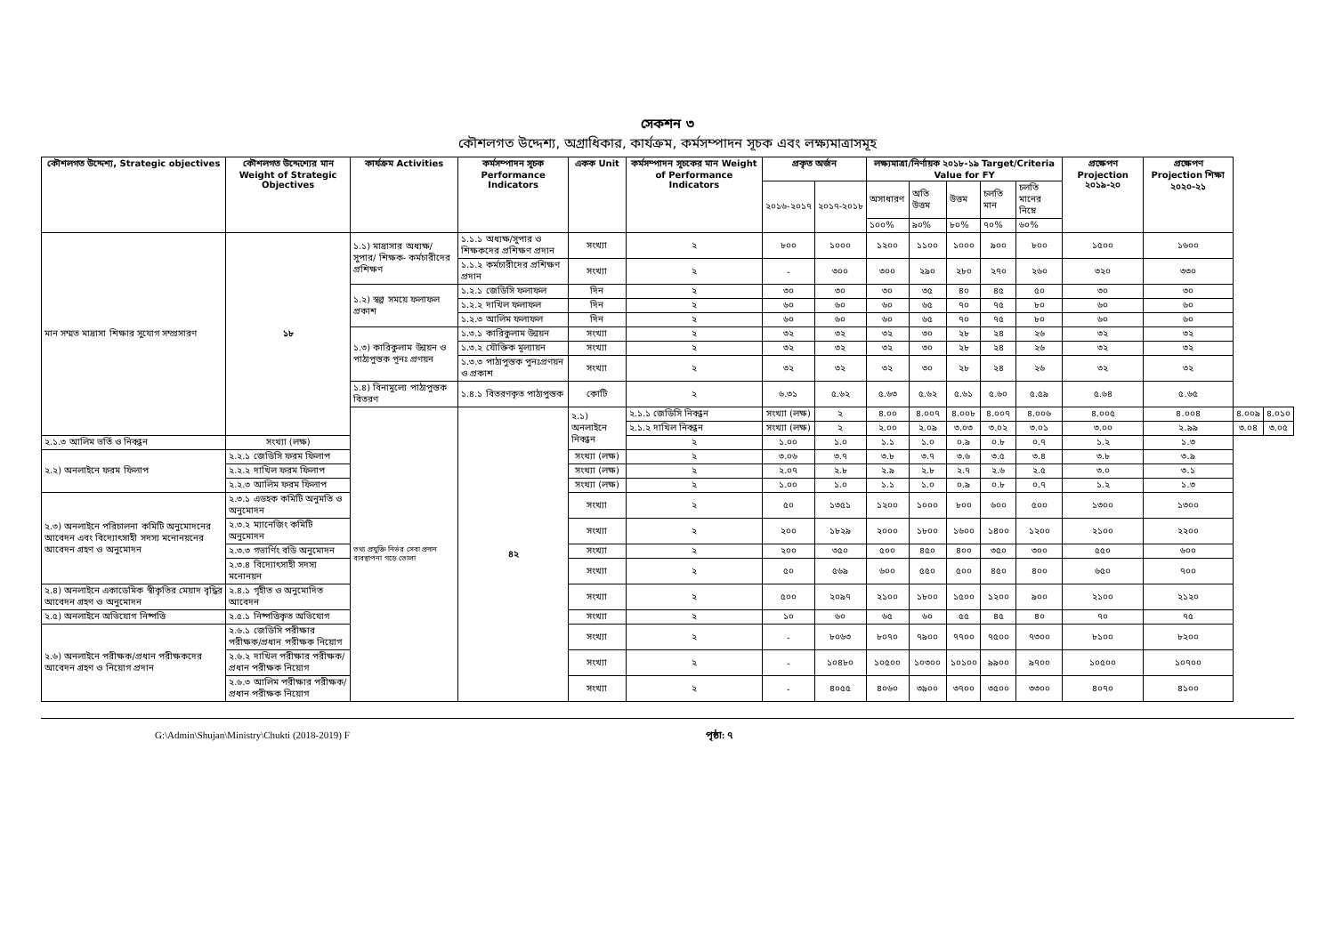সেকশন ৩
কৌশলগত উদ্দেশ্য, অগ্রাধিকার, কার্যক্রম, কর্মসম্পাদন সূচক এবং লক্ষ্যমাত্রাসমূহ
| কৌশলগত উদ্দেশ্য, Strategic objectives | কৌশলগত উদ্দেশ্যের মান Weight of Strategic Objectives | কার্যক্রম Activities | কর্মসম্পাদন সূচক Performance Indicators | একক Unit | কর্মসম্পাদন সূচকের মান Weight of Performance Indicators | প্রকৃত অর্জন | | লক্ষ্যমাত্রা/নির্ণায়ক ২০১৮-১৯ Target/Criteria Value for FY | | | | | প্রক্ষেপণ Projection ২০১৯-২০ | প্রক্ষেপণ Projection শিক্ষা ২০২০-২১ | | |
| --- | --- | --- | --- | --- | --- | --- | --- | --- | --- | --- | --- | --- | --- | --- | --- | --- |
| | | | | | | ২০১৬-২০১৭ | ২০১৭-২০১৮ | অসাধারণ | অতি উত্তম | উত্তম | চলতি মান | চলতি মানের নিম্নে | | | | |
| | | | | | | | | ১০০% | ৯০% | ৮০% | ৭০% | ৬০% | | | | |
| মান সম্মত মাদ্রাসা শিক্ষার সুযোগ সম্প্রসারণ | ১৮ | ১.১) মাদ্রাসার অধ্যক্ষ/সুপার/ শিক্ষক- কর্মচারীদের প্রশিক্ষণ | ১.১.১ অধ্যক্ষ/সুপার ও শিক্ষকদের প্রশিক্ষণ প্রদান | সংখ্যা | ২ | ৮০০ | ১০০০ | ১২০০ | ১১০০ | ১০০০ | ৯০০ | ৮০০ | ১৫০০ | ১৬০০ | | |
| | | | ১.১.২ কর্মচারীদের প্রশিক্ষণ প্রদান | সংখ্যা | ২ | - | ৩০০ | ৩০০ | ২৯০ | ২৮০ | ২৭০ | ২৬০ | ৩২০ | ৩৩০ | | |
| | | ১.২) স্বল্প সময়ে ফলাফল প্রকাশ | ১.২.১ জেডিসি ফলাফল | দিন | ২ | ৩০ | ৩০ | ৩০ | ৩৫ | ৪০ | ৪৫ | ৫০ | ৩০ | ৩০ | | |
| | | | ১.২.২ দাখিল ফলাফল | দিন | ২ | ৬০ | ৬০ | ৬০ | ৬৫ | ৭০ | ৭৫ | ৮০ | ৬০ | ৬০ | | |
| | | | ১.২.৩ আলিম ফলাফল | দিন | ২ | ৬০ | ৬০ | ৬০ | ৬৫ | ৭০ | ৭৫ | ৮০ | ৬০ | ৬০ | | |
| | | ১.৩) কারিকুলাম উন্নয়ন ও পাঠ্যপুস্তক পূনঃ প্রণয়ন | ১.৩.১ কারিকুলাম উন্নয়ন | সংখ্যা | ২ | ৩২ | ৩২ | ৩২ | ৩০ | ২৮ | ২৪ | ২৬ | ৩২ | ৩২ | | |
| | | | ১.৩.২ যৌক্তিক মূল্যায়ন | সংখ্যা | ২ | ৩২ | ৩২ | ৩২ | ৩০ | ২৮ | ২৪ | ২৬ | ৩২ | ৩২ | | |
| | | | ১.৩.৩ পাঠ্যপুস্তক পুনঃপ্রণয়ন ও প্রকাশ | সংখ্যা | ২ | ৩২ | ৩২ | ৩২ | ৩০ | ২৮ | ২৪ | ২৬ | ৩২ | ৩২ | | |
| | | ১.৪) বিনামুল্যে পাঠ্যপুস্তক বিতরণ | ১.৪.১ বিতরণকৃত পাঠ্যপুস্তক | কোটি | ২ | ৬.৩১ | ৫.৬২ | ৫.৬৩ | ৫.৬২ | ৫.৬১ | ৫.৬০ | ৫.৫৯ | ৫.৬৪ | ৫.৬৫ | | |
| | | তথ্য প্রযুক্তি নির্ভর সেবা প্রদান ব্যবস্থাপনা গড়ে তোলা | ৪২ | ২.১) অনলাইনে নিবন্ধন | ২.১.১ জেডিসি নিবন্ধন | সংখ্যা (লক্ষ) | ২ | ৪.০০ | ৪.০০৭ | ৪.০০৮ | ৪.০০৭ | ৪.০০৬ | ৪.০০৫ | ৪.০০৪ | ৪.০০৯ | ৪.০১০ |
| | | | | | ২.১.২ দাখিল নিবন্ধন | সংখ্যা (লক্ষ) | ২ | ২.০০ | ২.০৯ | ৩.০৩ | ৩.০২ | ৩.০১ | ৩.০০ | ২.৯৯ | ৩.০৪ | ৩.০৫ |
| ২.১.৩ আলিম ভর্তি ও নিবন্ধন | সংখ্যা (লক্ষ) | | | | ২ | ১.০০ | ১.০ | ১.১ | ১.০ | ০.৯ | ০.৮ | ০.৭ | ১.২ | ১.৩ | | |
| ২.২) অনলাইনে ফরম ফিলাপ | ২.২.১ জেডিসি ফরম ফিলাপ | | | সংখ্যা (লক্ষ) | ২ | ৩.০৬ | ৩.৭ | ৩.৮ | ৩.৭ | ৩.৬ | ৩.৫ | ৩.৪ | ৩.৮ | ৩.৯ | | |
| | ২.২.২ দাখিল ফরম ফিলাপ | | | সংখ্যা (লক্ষ) | ২ | ২.০৭ | ২.৮ | ২.৯ | ২.৮ | ২.৭ | ২.৬ | ২.৫ | ৩.০ | ৩.১ | | |
| | ২.২.৩ আলিম ফরম ফিলাপ | | | সংখ্যা (লক্ষ) | ২ | ১.০০ | ১.০ | ১.১ | ১.০ | ০.৯ | ০.৮ | ০.৭ | ১.২ | ১.৩ | | |
| ২.৩) অনলাইনে পরিচালনা কমিটি অনুমোদনের আবেদন এবং বিদ্যোৎসাহী সদস্য মনোনয়নের আবেদন গ্রহণ ও অনুমোদন | ২.৩.১ এডহক কমিটি অনুমতি ও অনুমোদন | | | সংখ্যা | ২ | ৫০ | ১৩৫১ | ১২০০ | ১০০০ | ৮০০ | ৬০০ | ৫০০ | ১৩০০ | ১৩০০ | | |
| | ২.৩.২ ম্যানেজিং কমিটি অনুমোদন | | | সংখ্যা | ২ | ২০০ | ১৮২৯ | ২০০০ | ১৮০০ | ১৬০০ | ১৪০০ | ১২০০ | ২১০০ | ২২০০ | | |
| | ২.৩.৩ গভার্ণিং বডি অনুমোদন | | | সংখ্যা | ২ | ২০০ | ৩৫০ | ৫০০ | ৪৫০ | ৪০০ | ৩৫০ | ৩০০ | ৫৫০ | ৬০০ | | |
| | ২.৩.৪ বিদ্যোৎসাহী সদস্য মনোনয়ন | | | সংখ্যা | ২ | ৫০ | ৫৬৯ | ৬০০ | ৫৫০ | ৫০০ | ৪৫০ | ৪০০ | ৬৫০ | ৭০০ | | |
| ২.৪) অনলাইনে একাডেমিক স্বীকৃতির মেয়াদ বৃদ্ধির আবেদন গ্রহণ ও অনুমোদন | ২.৪.১ গৃহীত ও অনুমোদিত আবেদন | | | সংখ্যা | ২ | ৫০০ | ২০৯৭ | ২১০০ | ১৮০০ | ১৫০০ | ১২০০ | ৯০০ | ২১০০ | ২১২০ | | |
| ২.৫) অনলাইনে অভিযোগ নিষ্পত্তি | ২.৫.১ নিষ্পত্তিকৃত অভিযোগ | | | সংখ্যা | ২ | ১০ | ৬০ | ৬৫ | ৬০ | ৫৫ | ৪৫ | ৪০ | ৭০ | ৭৫ | | |
| ২.৬) অনলাইনে পরীক্ষক/প্রধান পরীক্ষকদের আবেদন গ্রহণ ও নিয়োগ প্রদান | ২.৬.১ জেডিসি পরীক্ষার পরীক্ষক/প্রধান পরীক্ষক নিয়োগ | | | সংখ্যা | ২ | - | ৮০৬৩ | ৮০৭০ | ৭৯০০ | ৭৭০০ | ৭৫০০ | ৭৩০০ | ৮১০০ | ৮২০০ | | |
| | ২.৬.২ দাখিল পরীক্ষার পরীক্ষক/প্রধান পরীক্ষক নিয়োগ | | | সংখ্যা | ২ | - | ১০৪৮০ | ১০৫০০ | ১০৩০০ | ১০১০০ | ৯৯০০ | ৯৭০০ | ১০৫০০ | ১০৭০০ | | |
| | ২.৬.৩ আলিম পরীক্ষার পরীক্ষক/প্রধান পরীক্ষক নিয়োগ | | | সংখ্যা | ২ | - | ৪০৫৫ | ৪০৬০ | ৩৯০০ | ৩৭০০ | ৩৫০০ | ৩৩০০ | ৪০৭০ | ৪১০০ | | |
G:\Admin\Shujan\Ministry\Chukti (2018-2019) F পৃষ্ঠা: ৭